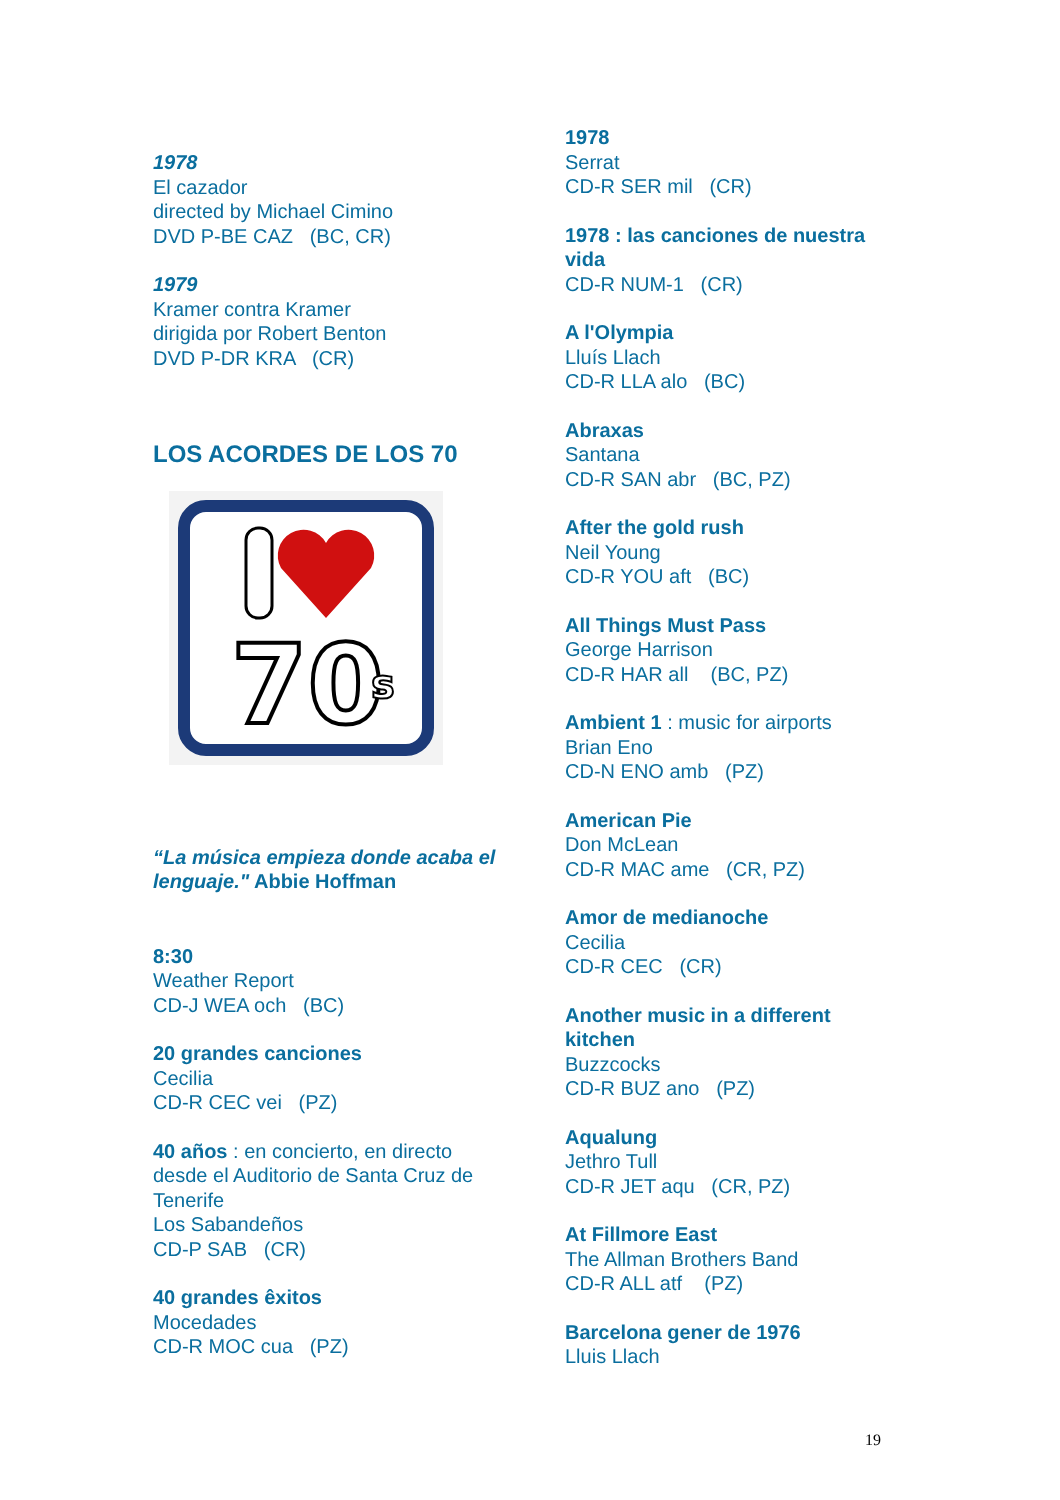1978
El cazador
directed by Michael Cimino
DVD P-BE CAZ (BC, CR)
1979
Kramer contra Kramer
dirigida por Robert Benton
DVD P-DR KRA (CR)
LOS ACORDES DE LOS 70
70
s
“La música empieza donde acaba el lenguaje." Abbie Hoffman
8:30
Weather Report
CD-J WEA och (BC)
20 grandes canciones
Cecilia
CD-R CEC vei (PZ)
40 años : en concierto, en directo desde el Auditorio de Santa Cruz de Tenerife
Los Sabandeños
CD-P SAB (CR)
40 grandes êxitos
Mocedades
CD-R MOC cua (PZ)
1978
Serrat
CD-R SER mil (CR)
1978 : las canciones de nuestra vida
CD-R NUM-1 (CR)
A l'Olympia
Lluís Llach
CD-R LLA alo (BC)
Abraxas
Santana
CD-R SAN abr (BC, PZ)
After the gold rush
Neil Young
CD-R YOU aft (BC)
All Things Must Pass
George Harrison
CD-R HAR all (BC, PZ)
Ambient 1 : music for airports
Brian Eno
CD-N ENO amb (PZ)
American Pie
Don McLean
CD-R MAC ame (CR, PZ)
Amor de medianoche
Cecilia
CD-R CEC (CR)
Another music in a different kitchen
Buzzcocks
CD-R BUZ ano (PZ)
Aqualung
Jethro Tull
CD-R JET aqu (CR, PZ)
At Fillmore East
The Allman Brothers Band
CD-R ALL atf (PZ)
Barcelona gener de 1976
Lluis Llach
19